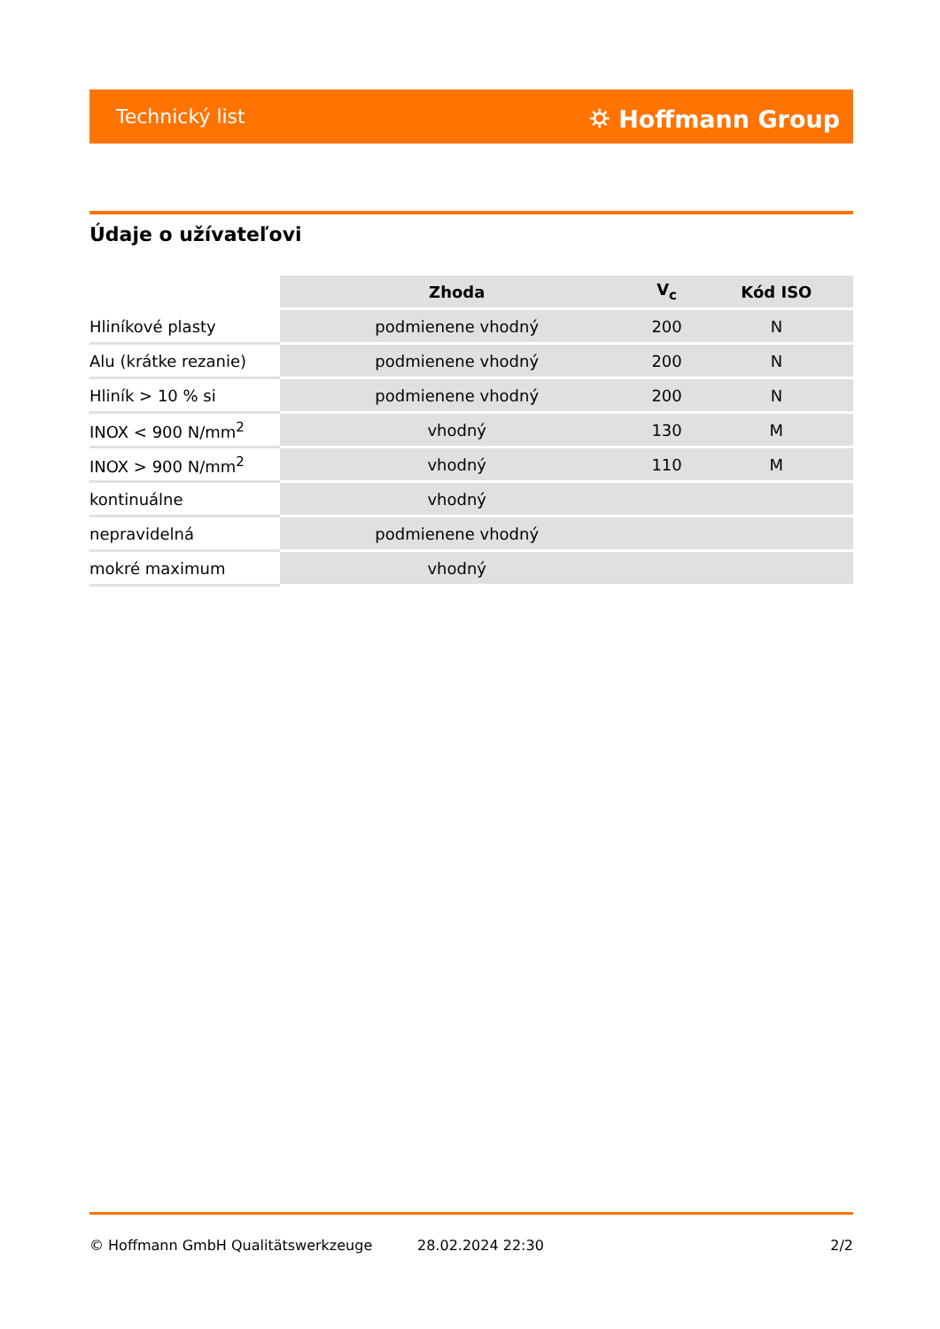Technický list ⛭ Hoffmann Group
Údaje o užívateľovi
| | Zhoda | V<sub>c</sub> | Kód ISO |
| --- | --- | --- | --- |
| Hliníkové plasty | podmienene vhodný | 200 | N |
| Alu (krátke rezanie) | podmienene vhodný | 200 | N |
| Hliník > 10 % si | podmienene vhodný | 200 | N |
| INOX < 900 N/mm<sup>2</sup> | vhodný | 130 | M |
| INOX > 900 N/mm<sup>2</sup> | vhodný | 110 | M |
| kontinuálne | vhodný | | |
| nepravidelná | podmienene vhodný | | |
| mokré maximum | vhodný | | |
© Hoffmann GmbH Qualitätswerkzeuge
28.02.2024 22:30 2/2